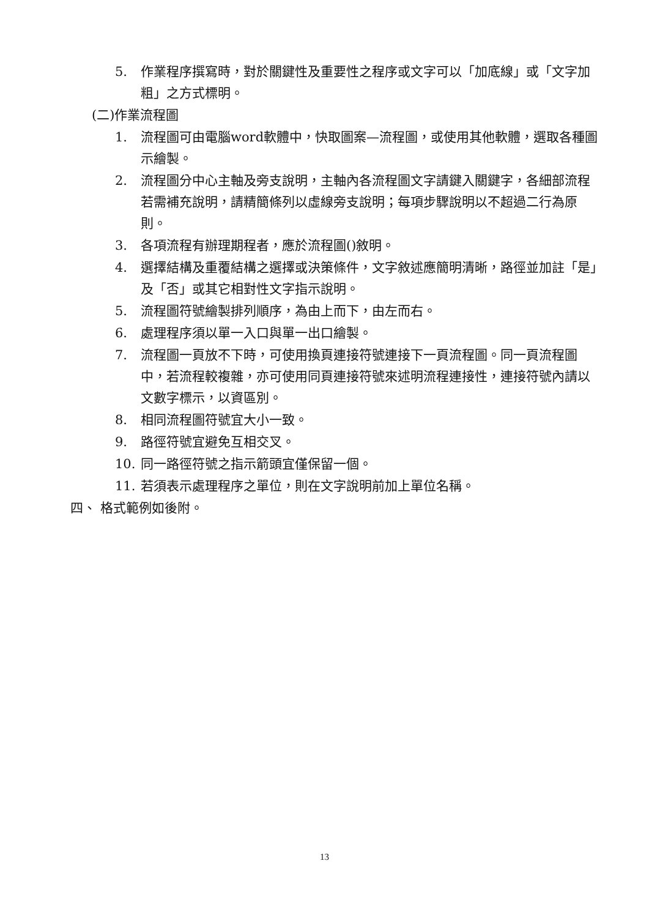5. 作業程序撰寫時，對於關鍵性及重要性之程序或文字可以「加底線」或「文字加粗」之方式標明。
(二)作業流程圖
1. 流程圖可由電腦word軟體中，快取圖案—流程圖，或使用其他軟體，選取各種圖示繪製。
2. 流程圖分中心主軸及旁支說明，主軸內各流程圖文字請鍵入關鍵字，各細部流程若需補充說明，請精簡條列以虛線旁支說明；每項步驟說明以不超過二行為原則。
3. 各項流程有辦理期程者，應於流程圖()敘明。
4. 選擇結構及重覆結構之選擇或決策條件，文字敘述應簡明清晰，路徑並加註「是」及「否」或其它相對性文字指示說明。
5. 流程圖符號繪製排列順序，為由上而下，由左而右。
6. 處理程序須以單一入口與單一出口繪製。
7. 流程圖一頁放不下時，可使用換頁連接符號連接下一頁流程圖。同一頁流程圖中，若流程較複雜，亦可使用同頁連接符號來述明流程連接性，連接符號內請以文數字標示，以資區別。
8. 相同流程圖符號宜大小一致。
9. 路徑符號宜避免互相交叉。
10. 同一路徑符號之指示箭頭宜僅保留一個。
11. 若須表示處理程序之單位，則在文字說明前加上單位名稱。
四、 格式範例如後附。
13